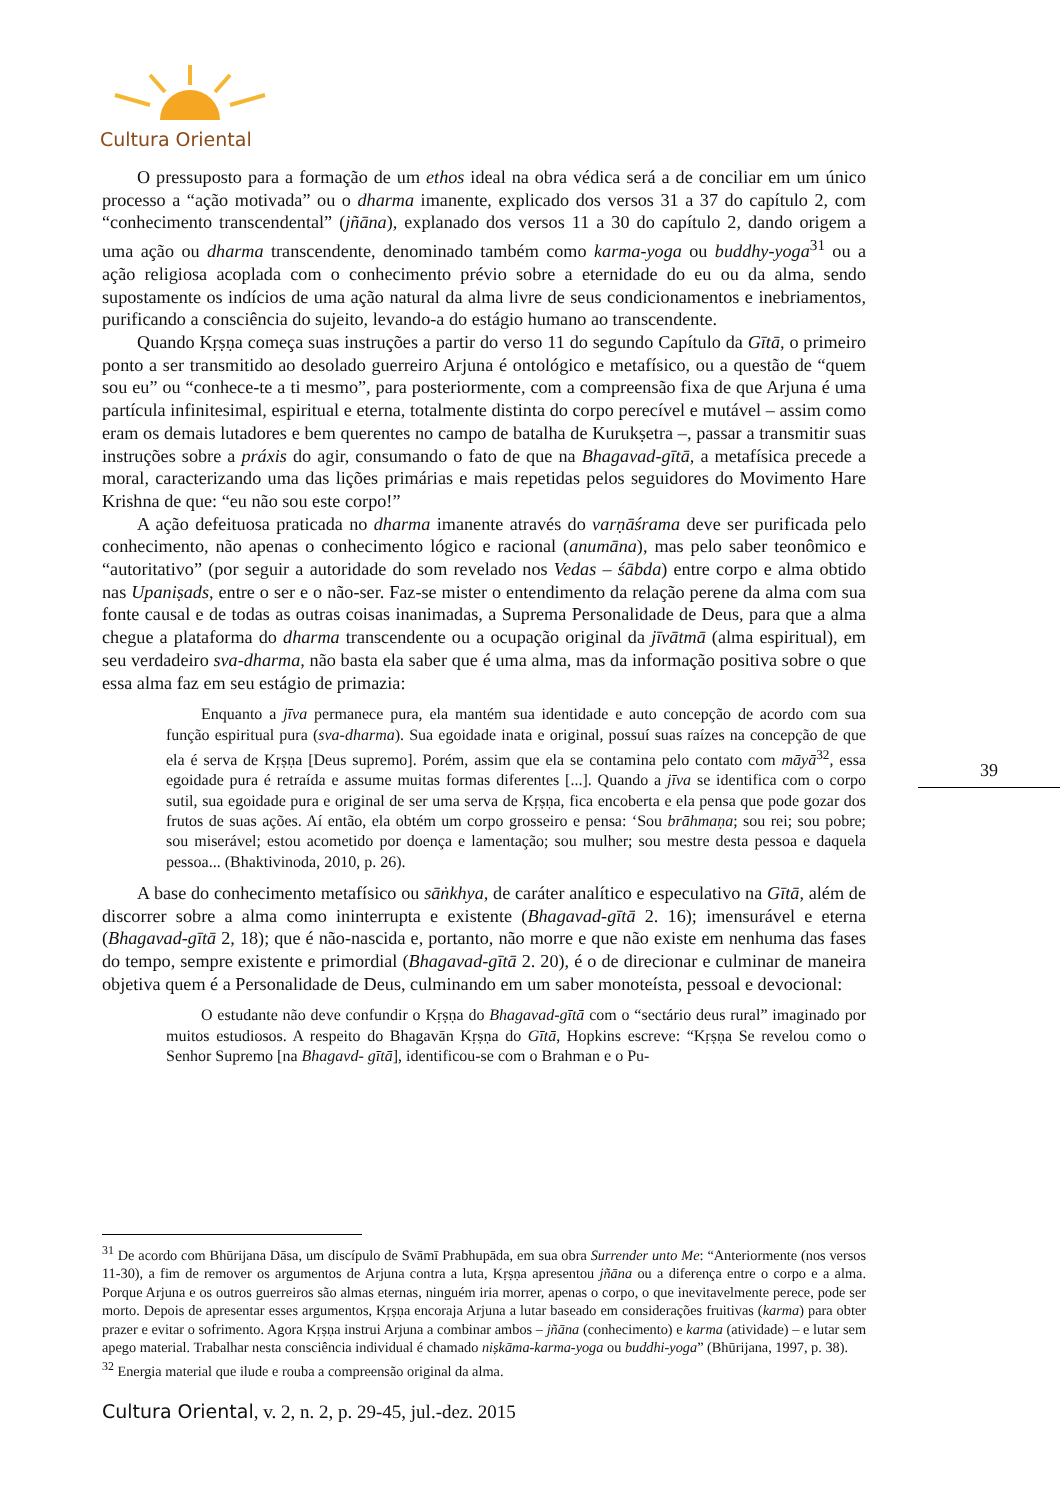Cultura Oriental
O pressuposto para a formação de um ethos ideal na obra védica será a de conciliar em um único processo a “ação motivada” ou o dharma imanente, explicado dos versos 31 a 37 do capítulo 2, com “conhecimento transcendental” (jñāna), explanado dos versos 11 a 30 do capítulo 2, dando origem a uma ação ou dharma transcendente, denominado também como karma-yoga ou buddhy-yoga<sup>31</sup> ou a ação religiosa acoplada com o conhecimento prévio sobre a eternidade do eu ou da alma, sendo supostamente os indícios de uma ação natural da alma livre de seus condicionamentos e inebriamentos, purificando a consciência do sujeito, levando-a do estágio humano ao transcendente.
Quando Kṛṣṇa começa suas instruções a partir do verso 11 do segundo Capítulo da Gītā, o primeiro ponto a ser transmitido ao desolado guerreiro Arjuna é ontológico e metafísico, ou a questão de “quem sou eu” ou “conhece-te a ti mesmo”, para posteriormente, com a compreensão fixa de que Arjuna é uma partícula infinitesimal, espiritual e eterna, totalmente distinta do corpo perecível e mutável – assim como eram os demais lutadores e bem querentes no campo de batalha de Kurukṣetra –, passar a transmitir suas instruções sobre a práxis do agir, consumando o fato de que na Bhagavad-gītā, a metafísica precede a moral, caracterizando uma das lições primárias e mais repetidas pelos seguidores do Movimento Hare Krishna de que: “eu não sou este corpo!”
A ação defeituosa praticada no dharma imanente através do varṇāśrama deve ser purificada pelo conhecimento, não apenas o conhecimento lógico e racional (anumāna), mas pelo saber teonômico e “autoritativo” (por seguir a autoridade do som revelado nos Vedas – śābda) entre corpo e alma obtido nas Upaniṣads, entre o ser e o não-ser. Faz-se mister o entendimento da relação perene da alma com sua fonte causal e de todas as outras coisas inanimadas, a Suprema Personalidade de Deus, para que a alma chegue a plataforma do dharma transcendente ou a ocupação original da jīvātmā (alma espiritual), em seu verdadeiro sva-dharma, não basta ela saber que é uma alma, mas da informação positiva sobre o que essa alma faz em seu estágio de primazia:
Enquanto a jīva permanece pura, ela mantém sua identidade e auto concepção de acordo com sua função espiritual pura (sva-dharma). Sua egoidade inata e original, possuí suas raízes na concepção de que ela é serva de Kṛṣṇa [Deus supremo]. Porém, assim que ela se contamina pelo contato com māyā<sup>32</sup>, essa egoidade pura é retraída e assume muitas formas diferentes [...]. Quando a jīva se identifica com o corpo sutil, sua egoidade pura e original de ser uma serva de Kṛṣṇa, fica encoberta e ela pensa que pode gozar dos frutos de suas ações. Aí então, ela obtém um corpo grosseiro e pensa: ‘Sou brāhmaṇa; sou rei; sou pobre; sou miserável; estou acometido por doença e lamentação; sou mulher; sou mestre desta pessoa e daquela pessoa... (Bhaktivinoda, 2010, p. 26).
A base do conhecimento metafísico ou sāṅkhya, de caráter analítico e especulativo na Gītā, além de discorrer sobre a alma como ininterrupta e existente (Bhagavad-gītā 2. 16); imensurável e eterna (Bhagavad-gītā 2, 18); que é não-nascida e, portanto, não morre e que não existe em nenhuma das fases do tempo, sempre existente e primordial (Bhagavad-gītā 2. 20), é o de direcionar e culminar de maneira objetiva quem é a Personalidade de Deus, culminando em um saber monoteísta, pessoal e devocional:
O estudante não deve confundir o Kṛṣṇa do Bhagavad-gītā com o “sectário deus rural” imaginado por muitos estudiosos. A respeito do Bhagavān Kṛṣṇa do Gītā, Hopkins escreve: “Kṛṣṇa Se revelou como o Senhor Supremo [na Bhagavd- gītā], identificou-se com o Brahman e o Pu-
39
<sup>31</sup> De acordo com Bhūrijana Dāsa, um discípulo de Svāmī Prabhupāda, em sua obra Surrender unto Me: “Anteriormente (nos versos 11-30), a fim de remover os argumentos de Arjuna contra a luta, Kṛṣṇa apresentou jñāna ou a diferença entre o corpo e a alma. Porque Arjuna e os outros guerreiros são almas eternas, ninguém iria morrer, apenas o corpo, o que inevitavelmente perece, pode ser morto. Depois de apresentar esses argumentos, Kṛṣṇa encoraja Arjuna a lutar baseado em considerações fruitivas (karma) para obter prazer e evitar o sofrimento. Agora Kṛṣṇa instrui Arjuna a combinar ambos – jñāna (conhecimento) e karma (atividade) – e lutar sem apego material. Trabalhar nesta consciência individual é chamado niṣkāma-karma-yoga ou buddhi-yoga” (Bhūrijana, 1997, p. 38).
<sup>32</sup> Energia material que ilude e rouba a compreensão original da alma.
Cultura Oriental, v. 2, n. 2, p. 29-45, jul.-dez. 2015